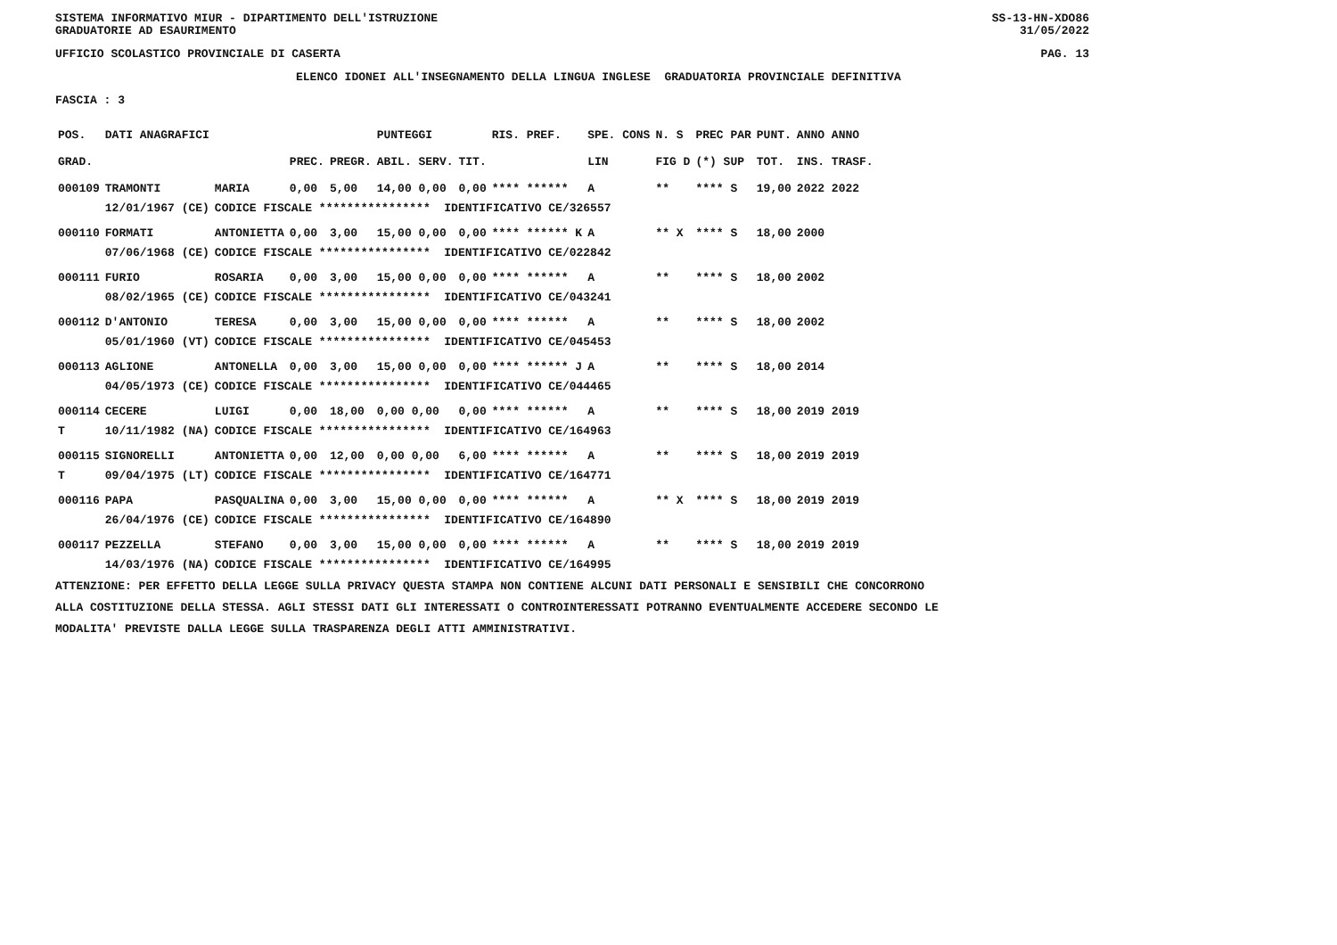SISTEMA INFORMATIVO MIUR - DIPARTIMENTO DELL'ISTRUZIONE SS-13-HN-XDO86
GRADUATORIE AD ESAURIMENTO 31/05/2022
UFFICIO SCOLASTICO PROVINCIALE DI CASERTA PAG. 13
ELENCO IDONEI ALL'INSEGNAMENTO DELLA LINGUA INGLESE GRADUATORIA PROVINCIALE DEFINITIVA
FASCIA : 3
| POS. | DATI ANAGRAFICI | | | | PUNTEGGI | | RIS. PREF. | SPE. CONS | N. S | PREC PAR | PUNT. | ANNO ANNO |
| --- | --- | --- | --- | --- | --- | --- | --- | --- | --- | --- | --- | --- |
| GRAD. | | | PREC. | PREGR. | ABIL. SERV. | TIT. | | LIN | FIG D | (*) SUP | TOT. | INS. TRASF. |
| 000109 | TRAMONTI | MARIA | 0,00 | 5,00 | 14,00 0,00 | 0,00 | **** ****** | A | ** | **** S | 19,00 | 2022 2022 |
| | 12/01/1967 (CE) | CODICE FISCALE **************** IDENTIFICATIVO CE/326557 | | | | | | | | | | |
| 000110 | FORMATI | ANTONIETTA | 0,00 | 3,00 | 15,00 0,00 | 0,00 | **** ****** K | A | ** X | **** S | 18,00 | 2000 |
| | 07/06/1968 (CE) | CODICE FISCALE **************** IDENTIFICATIVO CE/022842 | | | | | | | | | | |
| 000111 | FURIO | ROSARIA | 0,00 | 3,00 | 15,00 0,00 | 0,00 | **** ****** | A | ** | **** S | 18,00 | 2002 |
| | 08/02/1965 (CE) | CODICE FISCALE **************** IDENTIFICATIVO CE/043241 | | | | | | | | | | |
| 000112 | D'ANTONIO | TERESA | 0,00 | 3,00 | 15,00 0,00 | 0,00 | **** ****** | A | ** | **** S | 18,00 | 2002 |
| | 05/01/1960 (VT) | CODICE FISCALE **************** IDENTIFICATIVO CE/045453 | | | | | | | | | | |
| 000113 | AGLIONE | ANTONELLA | 0,00 | 3,00 | 15,00 0,00 | 0,00 | **** ****** J | A | ** | **** S | 18,00 | 2014 |
| | 04/05/1973 (CE) | CODICE FISCALE **************** IDENTIFICATIVO CE/044465 | | | | | | | | | | |
| 000114 | CECERE | LUIGI | 0,00 | 18,00 | 0,00 0,00 | 0,00 | **** ****** | A | ** | **** S | 18,00 | 2019 2019 |
| T | 10/11/1982 (NA) | CODICE FISCALE **************** IDENTIFICATIVO CE/164963 | | | | | | | | | | |
| 000115 | SIGNORELLI | ANTONIETTA | 0,00 | 12,00 | 0,00 0,00 | 6,00 | **** ****** | A | ** | **** S | 18,00 | 2019 2019 |
| T | 09/04/1975 (LT) | CODICE FISCALE **************** IDENTIFICATIVO CE/164771 | | | | | | | | | | |
| 000116 | PAPA | PASQUALINA | 0,00 | 3,00 | 15,00 0,00 | 0,00 | **** ****** | A | ** X | **** S | 18,00 | 2019 2019 |
| | 26/04/1976 (CE) | CODICE FISCALE **************** IDENTIFICATIVO CE/164890 | | | | | | | | | | |
| 000117 | PEZZELLA | STEFANO | 0,00 | 3,00 | 15,00 0,00 | 0,00 | **** ****** | A | ** | **** S | 18,00 | 2019 2019 |
| | 14/03/1976 (NA) | CODICE FISCALE **************** IDENTIFICATIVO CE/164995 | | | | | | | | | | |
ATTENZIONE: PER EFFETTO DELLA LEGGE SULLA PRIVACY QUESTA STAMPA NON CONTIENE ALCUNI DATI PERSONALI E SENSIBILI CHE CONCORRONO ALLA COSTITUZIONE DELLA STESSA. AGLI STESSI DATI GLI INTERESSATI O CONTROINTERESSATI POTRANNO EVENTUALMENTE ACCEDERE SECONDO LE MODALITA' PREVISTE DALLA LEGGE SULLA TRASPARENZA DEGLI ATTI AMMINISTRATIVI.